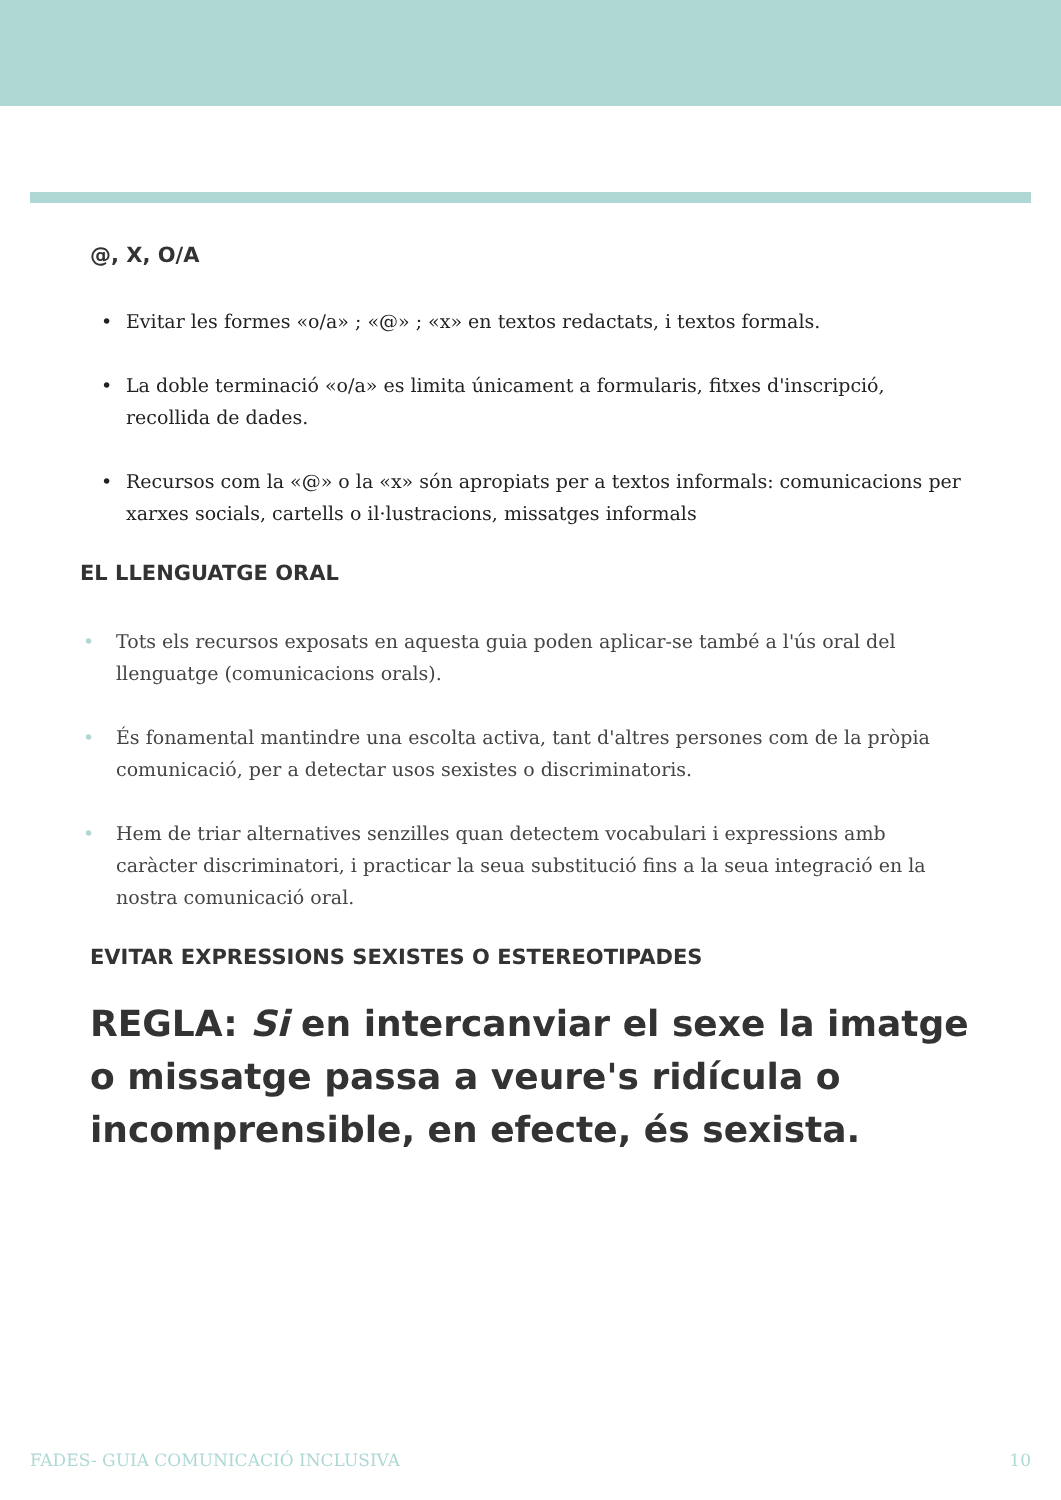@, X, O/A
• Evitar les formes «o/a» ; «@» ; «x» en textos redactats, i textos formals.
• La doble terminació «o/a» es limita únicament a formularis, fitxes d'inscripció, recollida de dades.
• Recursos com la «@» o la «x» són apropiats per a textos informals: comunicacions per xarxes socials, cartells o il·lustracions, missatges informals
EL LLENGUATGE ORAL
• Tots els recursos exposats en aquesta guia poden aplicar-se també a l'ús oral del llenguatge (comunicacions orals).
• És fonamental mantindre una escolta activa, tant d'altres persones com de la pròpia comunicació, per a detectar usos sexistes o discriminatoris.
• Hem de triar alternatives senzilles quan detectem vocabulari i expressions amb caràcter discriminatori, i practicar la seua substitució fins a la seua integració en la nostra comunicació oral.
EVITAR EXPRESSIONS SEXISTES O ESTEREOTIPADES
REGLA: Si en intercanviar el sexe la imatge o missatge passa a veure's ridícula o incomprensible, en efecte, és sexista.
FADES- GUIA COMUNICACIÓ INCLUSIVA 10